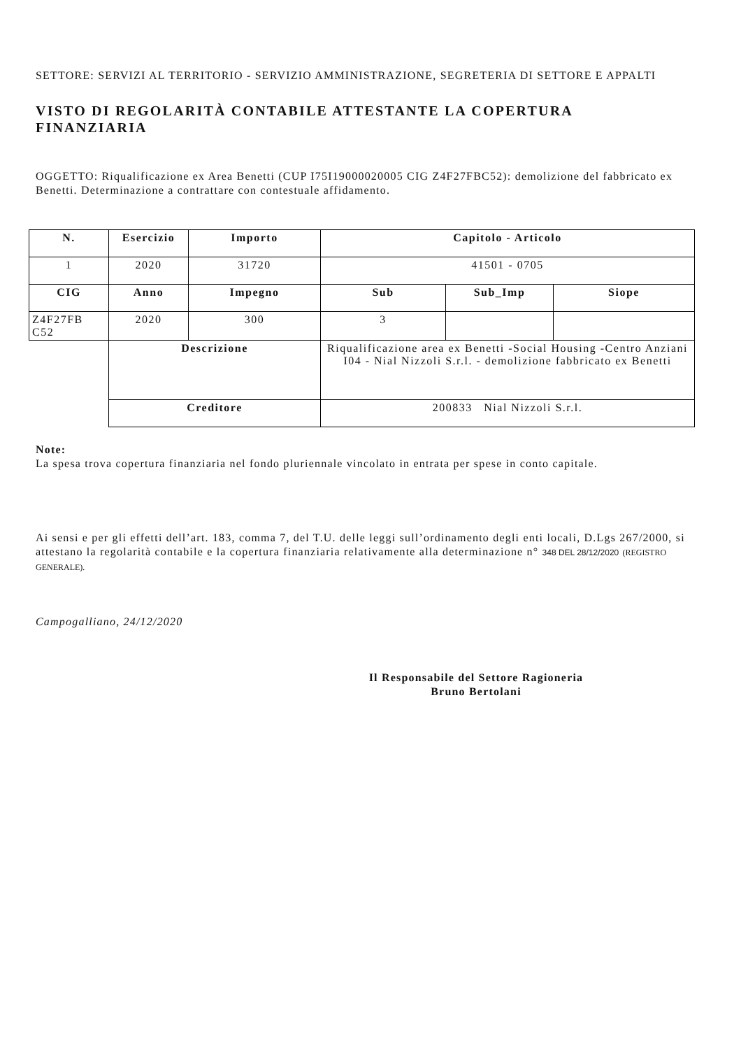SETTORE: SERVIZI AL TERRITORIO - SERVIZIO AMMINISTRAZIONE, SEGRETERIA DI SETTORE E APPALTI
VISTO DI REGOLARITÀ CONTABILE ATTESTANTE LA COPERTURA FINANZIARIA
OGGETTO: Riqualificazione ex Area Benetti (CUP I75I19000020005 CIG Z4F27FBC52): demolizione del fabbricato ex Benetti. Determinazione a contrattare con contestuale affidamento.
| N. | Esercizio | Importo | Capitolo - Articolo | | |
| --- | --- | --- | --- | --- | --- |
| 1 | 2020 | 31720 | 41501 - 0705 | | |
| CIG | Anno | Impegno | Sub | Sub_Imp | Siope |
| Z4F27FB C52 | 2020 | 300 | 3 | | |
| | Descrizione | | Riqualificazione area ex Benetti -Social Housing -Centro Anziani I04 - Nial Nizzoli S.r.l. - demolizione fabbricato ex Benetti | | |
| | Creditore | | 200833 Nial Nizzoli S.r.l. | | |
Note:
La spesa trova copertura finanziaria nel fondo pluriennale vincolato in entrata per spese in conto capitale.
Ai sensi e per gli effetti dell’art. 183, comma 7, del T.U. delle leggi sull’ordinamento degli enti locali, D.Lgs 267/2000, si attestano la regolarità contabile e la copertura finanziaria relativamente alla determinazione n° 348 DEL 28/12/2020 (REGISTRO GENERALE).
Campogalliano, 24/12/2020
Il Responsabile del Settore Ragioneria
Bruno Bertolani